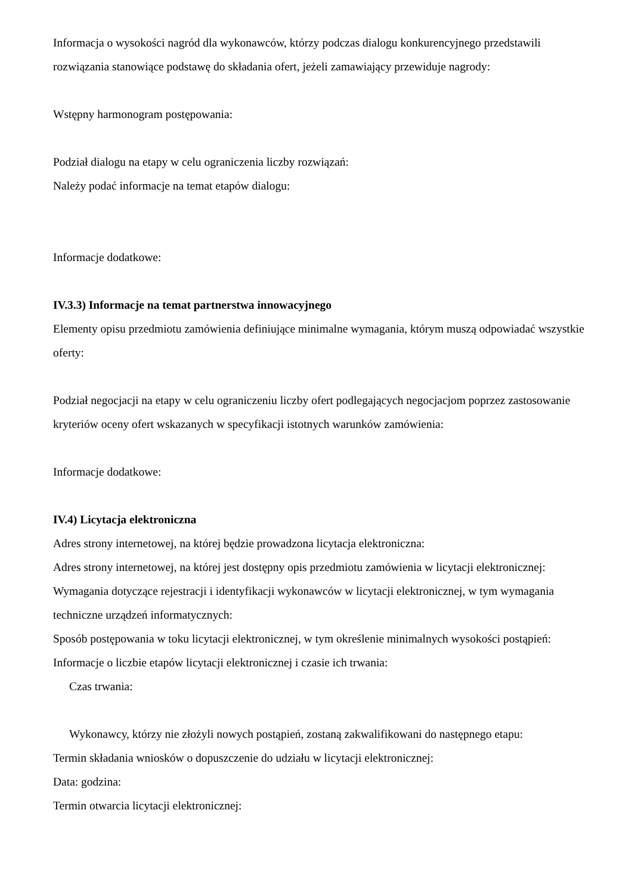Informacja o wysokości nagród dla wykonawców, którzy podczas dialogu konkurencyjnego przedstawili rozwiązania stanowiące podstawę do składania ofert, jeżeli zamawiający przewiduje nagrody:
Wstępny harmonogram postępowania:
Podział dialogu na etapy w celu ograniczenia liczby rozwiązań:
Należy podać informacje na temat etapów dialogu:
Informacje dodatkowe:
IV.3.3) Informacje na temat partnerstwa innowacyjnego
Elementy opisu przedmiotu zamówienia definiujące minimalne wymagania, którym muszą odpowiadać wszystkie oferty:
Podział negocjacji na etapy w celu ograniczeniu liczby ofert podlegających negocjacjom poprzez zastosowanie kryteriów oceny ofert wskazanych w specyfikacji istotnych warunków zamówienia:
Informacje dodatkowe:
IV.4) Licytacja elektroniczna
Adres strony internetowej, na której będzie prowadzona licytacja elektroniczna:
Adres strony internetowej, na której jest dostępny opis przedmiotu zamówienia w licytacji elektronicznej:
Wymagania dotyczące rejestracji i identyfikacji wykonawców w licytacji elektronicznej, w tym wymagania techniczne urządzeń informatycznych:
Sposób postępowania w toku licytacji elektronicznej, w tym określenie minimalnych wysokości postąpień:
Informacje o liczbie etapów licytacji elektronicznej i czasie ich trwania:
Czas trwania:
Wykonawcy, którzy nie złożyli nowych postąpień, zostaną zakwalifikowani do następnego etapu:
Termin składania wniosków o dopuszczenie do udziału w licytacji elektronicznej:
Data: godzina:
Termin otwarcia licytacji elektronicznej: